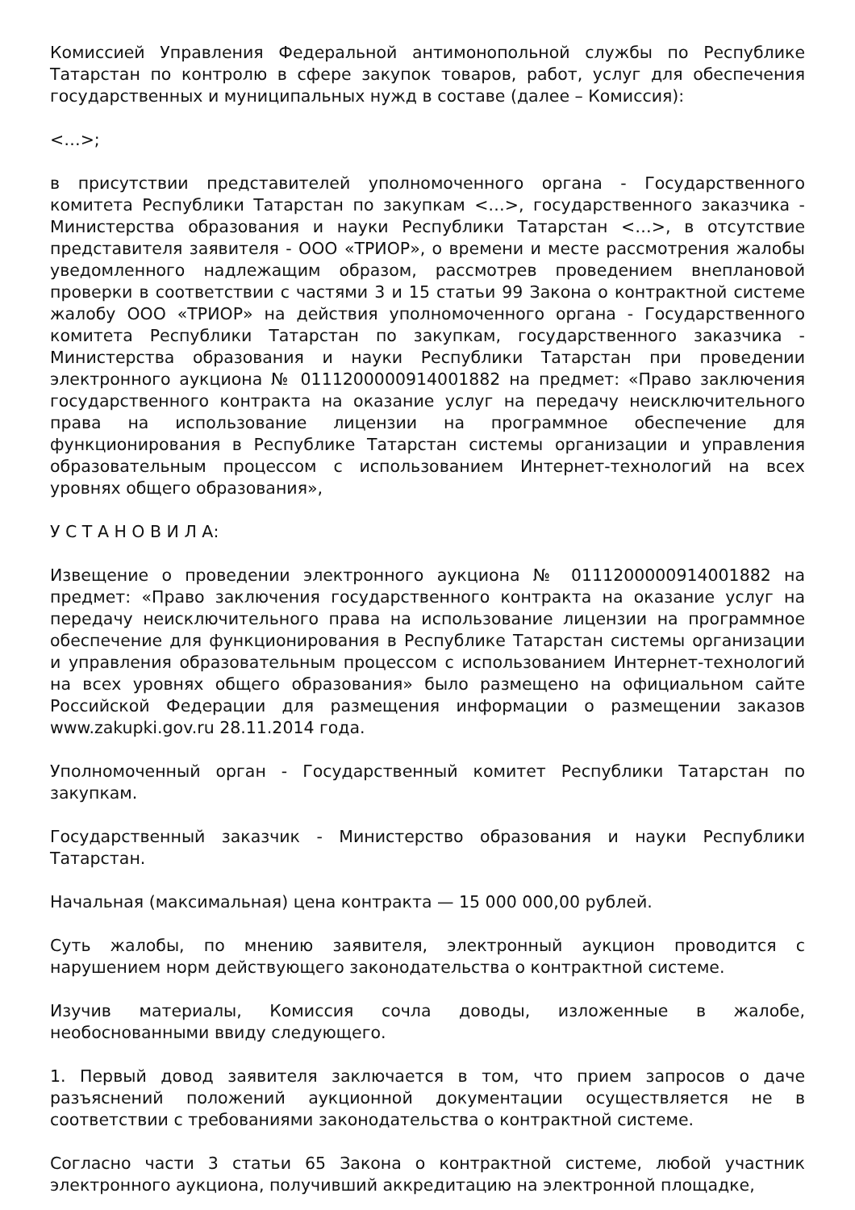Комиссией Управления Федеральной антимонопольной службы по Республике Татарстан по контролю в сфере закупок товаров, работ, услуг для обеспечения государственных и муниципальных нужд в составе (далее – Комиссия):
<…>;
в присутствии представителей уполномоченного органа - Государственного комитета Республики Татарстан по закупкам <…>, государственного заказчика - Министерства образования и науки Республики Татарстан <…>, в отсутствие представителя заявителя - ООО «ТРИОР», о времени и месте рассмотрения жалобы уведомленного надлежащим образом, рассмотрев проведением внеплановой проверки в соответствии с частями 3 и 15 статьи 99 Закона о контрактной системе жалобу ООО «ТРИОР» на действия уполномоченного органа - Государственного комитета Республики Татарстан по закупкам, государственного заказчика - Министерства образования и науки Республики Татарстан при проведении электронного аукциона № 0111200000914001882 на предмет: «Право заключения государственного контракта на оказание услуг на передачу неисключительного права на использование лицензии на программное обеспечение для функционирования в Республике Татарстан системы организации и управления образовательным процессом с использованием Интернет-технологий на всех уровнях общего образования»,
У С Т А Н О В И Л А:
Извещение о проведении электронного аукциона № 0111200000914001882 на предмет: «Право заключения государственного контракта на оказание услуг на передачу неисключительного права на использование лицензии на программное обеспечение для функционирования в Республике Татарстан системы организации и управления образовательным процессом с использованием Интернет-технологий на всех уровнях общего образования» было размещено на официальном сайте Российской Федерации для размещения информации о размещении заказов www.zakupki.gov.ru 28.11.2014 года.
Уполномоченный орган - Государственный комитет Республики Татарстан по закупкам.
Государственный заказчик - Министерство образования и науки Республики Татарстан.
Начальная (максимальная) цена контракта — 15 000 000,00 рублей.
Суть жалобы, по мнению заявителя, электронный аукцион проводится с нарушением норм действующего законодательства о контрактной системе.
Изучив материалы, Комиссия сочла доводы, изложенные в жалобе, необоснованными ввиду следующего.
1. Первый довод заявителя заключается в том, что прием запросов о даче разъяснений положений аукционной документации осуществляется не в соответствии с требованиями законодательства о контрактной системе.
Согласно части 3 статьи 65 Закона о контрактной системе, любой участник электронного аукциона, получивший аккредитацию на электронной площадке,